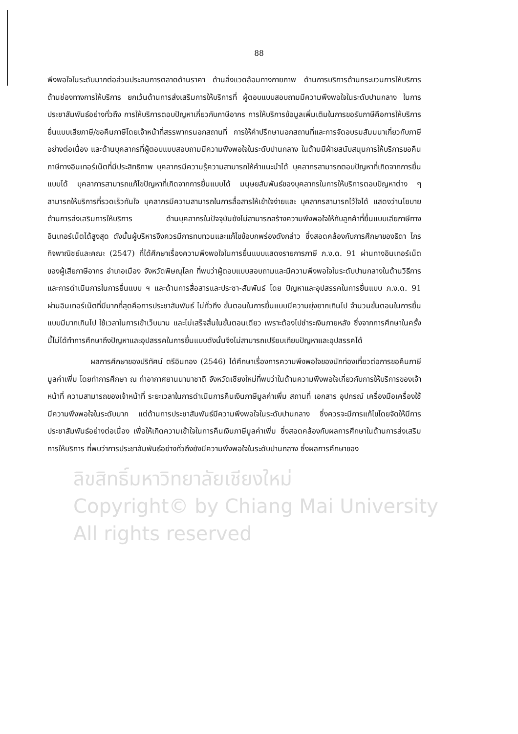88
พึงพอใจในระดับมากต่อส่วนประสมการตลาดด้านราคา ด้านสิ่งแวดล้อมทางกายภาพ ด้านการบริการด้านกระบวนการให้บริการ ด้านช่องทางการให้บริการ ยกเว้นด้านการส่งเสริมการให้บริการที่ ผู้ตอบแบบสอบถามมีความพึงพอใจในระดับปานกลาง ในการประชาสัมพันธ์อย่างทั่วถึง การให้บริการตอบปัญหาเกี่ยวกับภาษีอากร การให้บริการข้อมูลเพิ่มเติมในการขอรับภาษีคือการให้บริการยื่นแบบเสียภาษี/ขอคืนภาษีโดยเจ้าหน้าที่สรรพากรนอกสถานที่ การให้คำปรึกษานอกสถานที่และการจัดอบรมสัมมนาเกี่ยวกับภาษีอย่างต่อเนื่อง และด้านบุคลากรที่ผู้ตอบแบบสอบถามมีความพึงพอใจในระดับปานกลาง ในด้านมีฝ่ายสนับสนุนการให้บริการขอคืนภาษีทางอินเทอร์เน็ตที่มีประสิทธิภาพ บุคลากรมีความรู้ความสามารถให้คำแนะนำได้ บุคลากรสามารถตอบปัญหาที่เกิดจากการยื่นแบบได้ บุคลาการสามารถแก้ไขปัญหาที่เกิดจากการยื่นแบบได้ มนุษยสัมพันธ์ของบุคลากรในการให้บริการตอบปัญหาต่าง ๆ สามารถให้บริการที่รวดเร็วทันใจ บุคลากรมีความสามารถในการสื่อสารให้เข้าใจง่ายและ บุคลากรสามารถไว้ใจได้ แสดงว่านโยบายด้านการส่งเสริมการให้บริการ ด้านบุคลากรในปัจจุบันยังไม่สามารถสร้างความพึงพอใจให้กับลูกค้าที่ยื่นแบบเสียภาษีทางอินเทอร์เน็ตได้สูงสุด ดังนั้นผู้บริหารจึงควรมีการทบทวนและแก้ไขข้อบกพร่องดังกล่าว ซึ่งสอดคล้องกับการศึกษาของธิดา ไกรกิจพาณิชย์และคณะ (2547) ที่ได้ศึกษาเรื่องความพึงพอใจในการยื่นแบบแสดงรายการภาษี ภ.ง.ด. 91 ผ่านทางอินเทอร์เน็ตของผู้เสียภาษีอากร อำเภอเมือง จังหวัดพิษณุโลก ที่พบว่าผู้ตอบแบบสอบถามและมีความพึงพอใจในระดับปานกลางในด้านวิธีการและการดำเนินการในการยื่นแบบ ฯ และด้านการสื่อสารและประชา-สัมพันธ์ โดย ปัญหาและอุปสรรคในการยื่นแบบ ภ.ง.ด. 91 ผ่านอินเทอร์เน็ตที่มีมากที่สุดคือการประชาสัมพันธ์ ไม่ทั่วถึง ขั้นตอนในการยื่นแบบมีความยุ่งยากเกินไป จำนวนขั้นตอนในการยื่นแบบมีมากเกินไป ใช้เวลาในการเข้าเว็บนาน และไม่เสร็จสิ้นในขั้นตอนเดียว เพราะต้องไปชำระเงินภายหลัง ซึ่งจากการศึกษาในครั้งนี้ไม่ได้ทำการศึกษาถึงปัญหาและอุปสรรคในการยื่นแบบดังนั้นจึงไม่สามารถเปรียบเทียบปัญหาและอุปสรรคได้
ผลการศึกษาของปริทัศน์ ตรีอินทอง (2546) ได้ศึกษาเรื่องการความพึงพอใจของนักท่องเที่ยวต่อการขอคืนภาษีมูลค่าเพิ่ม โดยทำการศึกษา ณ ท่าอากาศยานนานาชาติ จังหวัดเชียงใหม่ที่พบว่าในด้านความพึงพอใจเกี่ยวกับการให้บริการของเจ้าหน้าที่ ความสามารถของเจ้าหน้าที่ ระยะเวลาในการดำเนินการคืนเงินภาษีมูลค่าเพิ่ม สถานที่ เอกสาร อุปกรณ์ เครื่องมือเครื่องใช้มีความพึงพอใจในระดับมาก แต่ด้านการประชาสัมพันธ์มีความพึงพอใจในระดับปานกลาง ซึ่งควรจะมีการแก้ไขโดยจัดให้มีการประชาสัมพันธ์อย่างต่อเนื่อง เพื่อให้เกิดความเข้าใจในการคืนเงินภาษีมูลค่าเพิ่ม ซึ่งสอดคล้องกับผลการศึกษาในด้านการส่งเสริมการให้บริการ ที่พบว่าการประชาสัมพันธ์อย่างทั่วถึงยังมีความพึงพอใจในระดับปานกลาง ซึ่งผลการศึกษาของ
ลิขสิทธิ์มหาวิทยาลัยเชียงใหม่
Copyright© by Chiang Mai University
All rights reserved